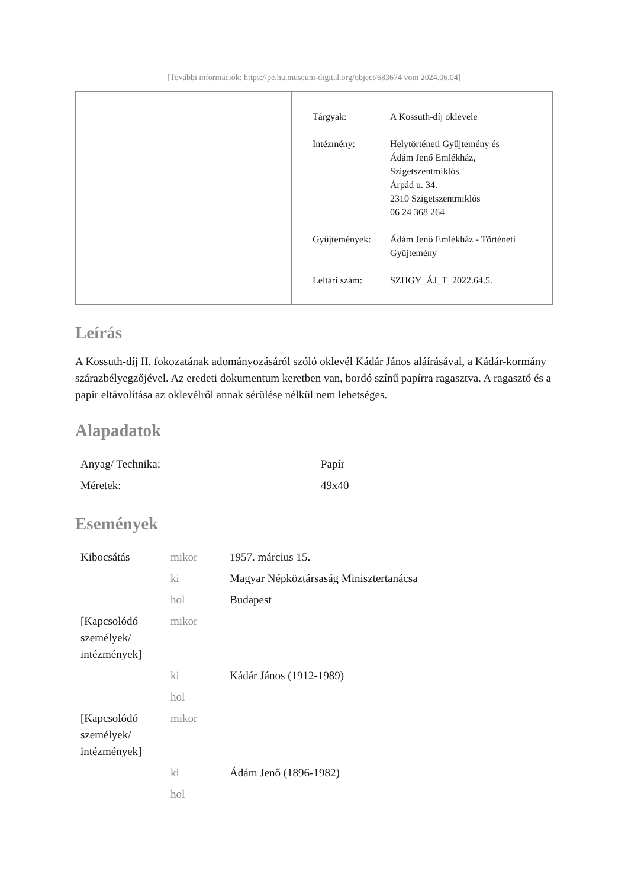[További információk: https://pe.hu.museum-digital.org/object/683674 vom 2024.06.04]
| Tárgyak: | A Kossuth-díj oklevele |
| Intézmény: | Helytörténeti Gyűjtemény és Ádám Jenő Emlékház, Szigetszentmiklós Árpád u. 34. 2310 Szigetszentmiklós 06 24 368 264 |
| Gyűjtemények: | Ádám Jenő Emlékház - Történeti Gyűjtemény |
| Leltári szám: | SZHGY_ÁJ_T_2022.64.5. |
Leírás
A Kossuth-díj II. fokozatának adományozásáról szóló oklevél Kádár János aláírásával, a Kádár-kormány szárazbélyegzőjével. Az eredeti dokumentum keretben van, bordó színű papírra ragasztva. A ragasztó és a papír eltávolítása az oklevélről annak sérülése nélkül nem lehetséges.
Alapadatok
| Anyag/ Technika: | Papír |
| Méretek: | 49x40 |
Események
| Kibocsátás | mikor | 1957. március 15. |
| | ki | Magyar Népköztársaság Minisztertanácsa |
| | hol | Budapest |
| [Kapcsolódó személyek/ intézmények] | mikor | |
| | ki | Kádár János (1912-1989) |
| | hol | |
| [Kapcsolódó személyek/ intézmények] | mikor | |
| | ki | Ádám Jenő (1896-1982) |
| | hol | |